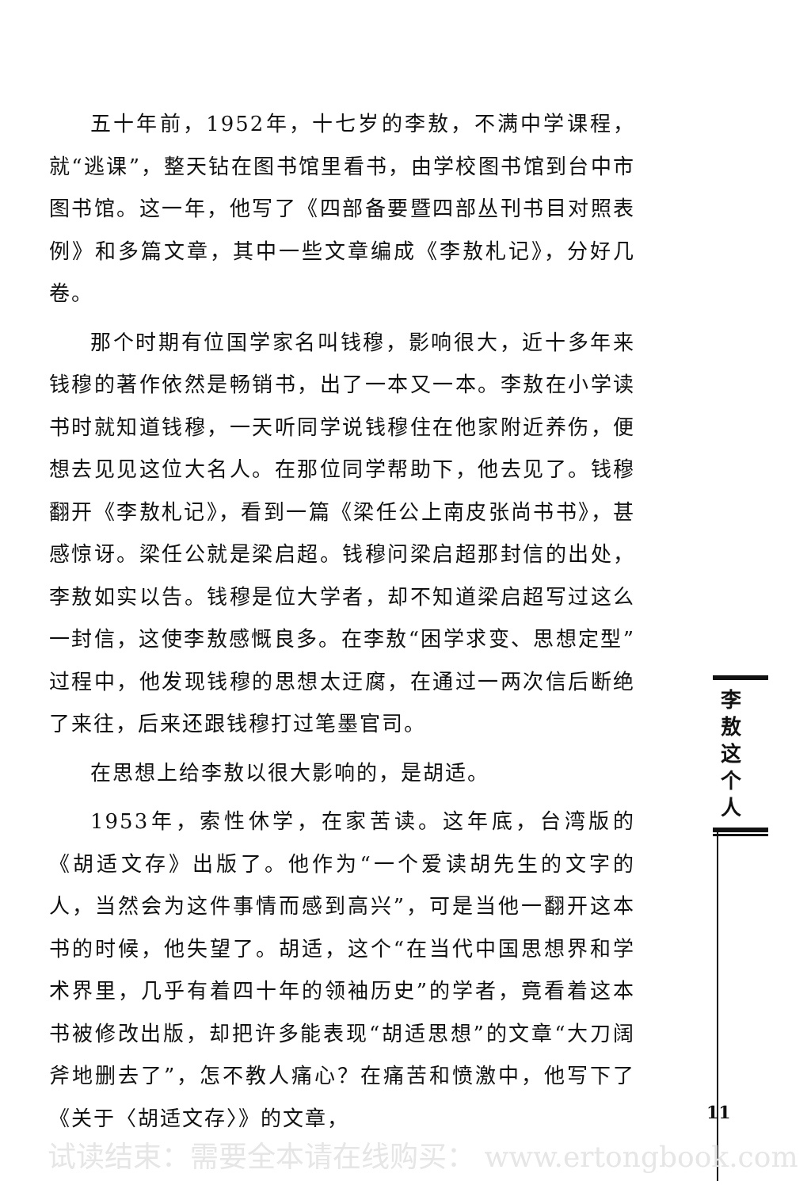五十年前，1952年，十七岁的李敖，不满中学课程，就“逃课”，整天钻在图书馆里看书，由学校图书馆到台中市图书馆。这一年，他写了《四部备要暨四部丛刊书目对照表例》和多篇文章，其中一些文章编成《李敖札记》，分好几卷。
那个时期有位国学家名叫钱穆，影响很大，近十多年来钱穆的著作依然是畅销书，出了一本又一本。李敖在小学读书时就知道钱穆，一天听同学说钱穆住在他家附近养伤，便想去见见这位大名人。在那位同学帮助下，他去见了。钱穆翻开《李敖札记》，看到一篇《梁任公上南皮张尚书书》，甚感惊讶。梁任公就是梁启超。钱穆问梁启超那封信的出处，李敖如实以告。钱穆是位大学者，却不知道梁启超写过这么一封信，这使李敖感慨良多。在李敖“困学求变、思想定型”过程中，他发现钱穆的思想太迂腐，在通过一两次信后断绝了来往，后来还跟钱穆打过笔墨官司。
在思想上给李敖以很大影响的，是胡适。
1953年，索性休学，在家苦读。这年底，台湾版的《胡适文存》出版了。他作为“一个爱读胡先生的文字的人，当然会为这件事情而感到高兴”，可是当他一翻开这本书的时候，他失望了。胡适，这个“在当代中国思想界和学术界里，几乎有着四十年的领袖历史”的学者，竟看着这本书被修改出版，却把许多能表现“胡适思想”的文章“大刀阔斧地删去了”，怎不教人痛心？在痛苦和愤激中，他写下了《关于〈胡适文存〉》的文章，
李 敖 这 个 人
11
试读结束：需要全本请在线购买： www.ertongbook.com